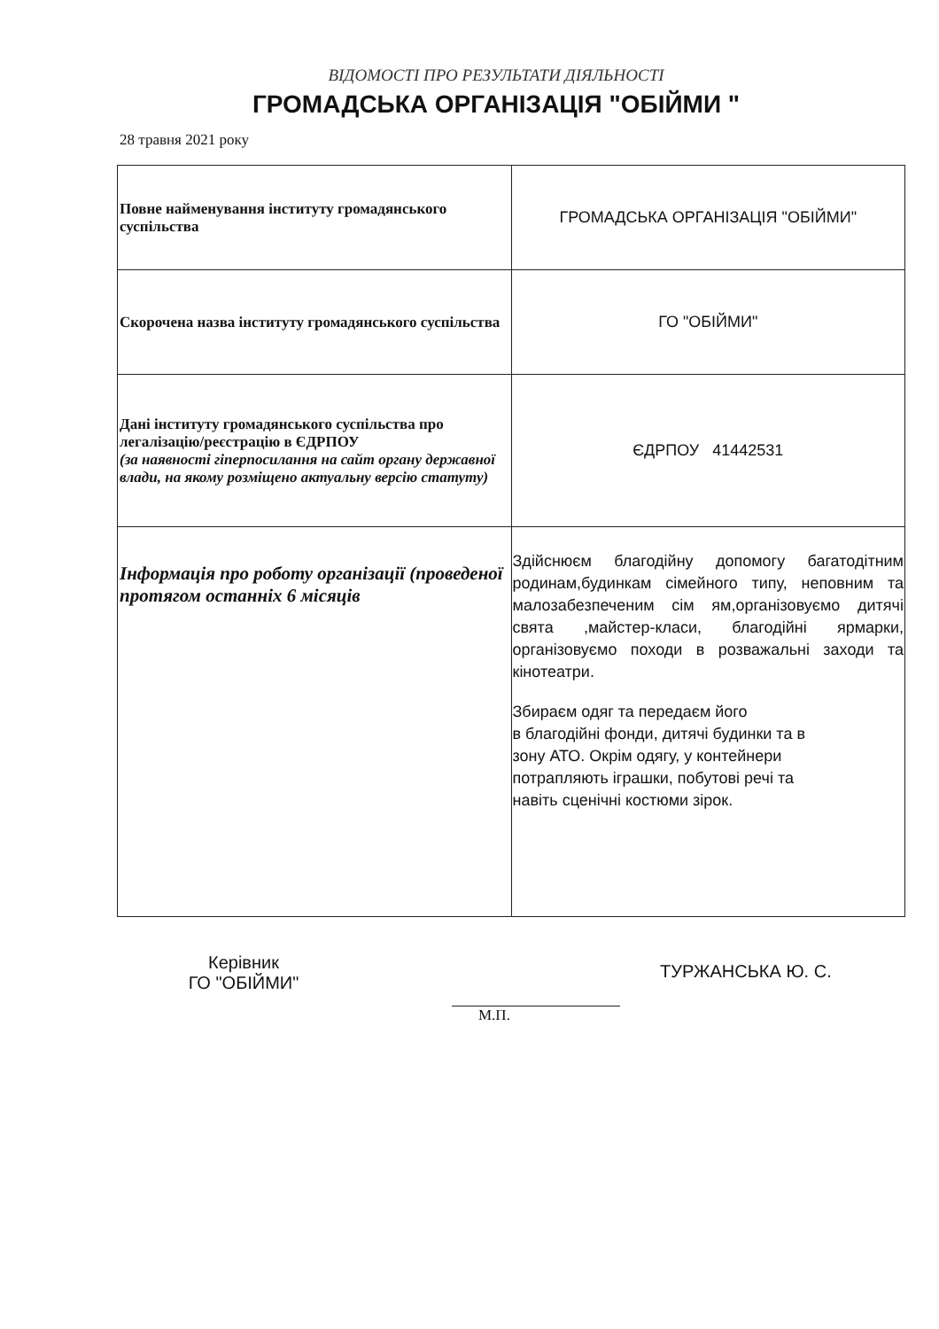ВІДОМОСТІ ПРО РЕЗУЛЬТАТИ ДІЯЛЬНОСТІ
ГРОМАДСЬКА ОРГАНІЗАЦІЯ "ОБІЙМИ "
28 травня 2021 року
| Повне найменування інституту громадянського суспільства | ГРОМАДСЬКА ОРГАНІЗАЦІЯ "ОБІЙМИ" |
| Скорочена назва інституту громадянського суспільства | ГО "ОБІЙМИ" |
| Дані інституту громадянського суспільства про легалізацію/реєстрацію в ЄДРПОУ (за наявності гіперпосилання на сайт органу державної влади, на якому розміщено актуальну версію статуту) | ЄДРПОУ 41442531 |
| Інформація про роботу організації (проведеної протягом останніх 6 місяців | Здійснюєм благодійну допомогу багатодітним родинам,будинкам сімейного типу, неповним та малозабезпеченим сім ям,організовуємо дитячі свята ,майстер-класи, благодійні ярмарки, організовуємо походи в розважальні заходи та кінотеатри. Збираєм одяг та передаєм його в благодійні фонди, дитячі будинки та в зону АТО. Окрім одягу, у контейнери потрапляють іграшки, побутові речі та навіть сценічні костюми зірок. |
Керівник
ГО "ОБІЙМИ"
ТУРЖАНСЬКА Ю. С.
М.П.